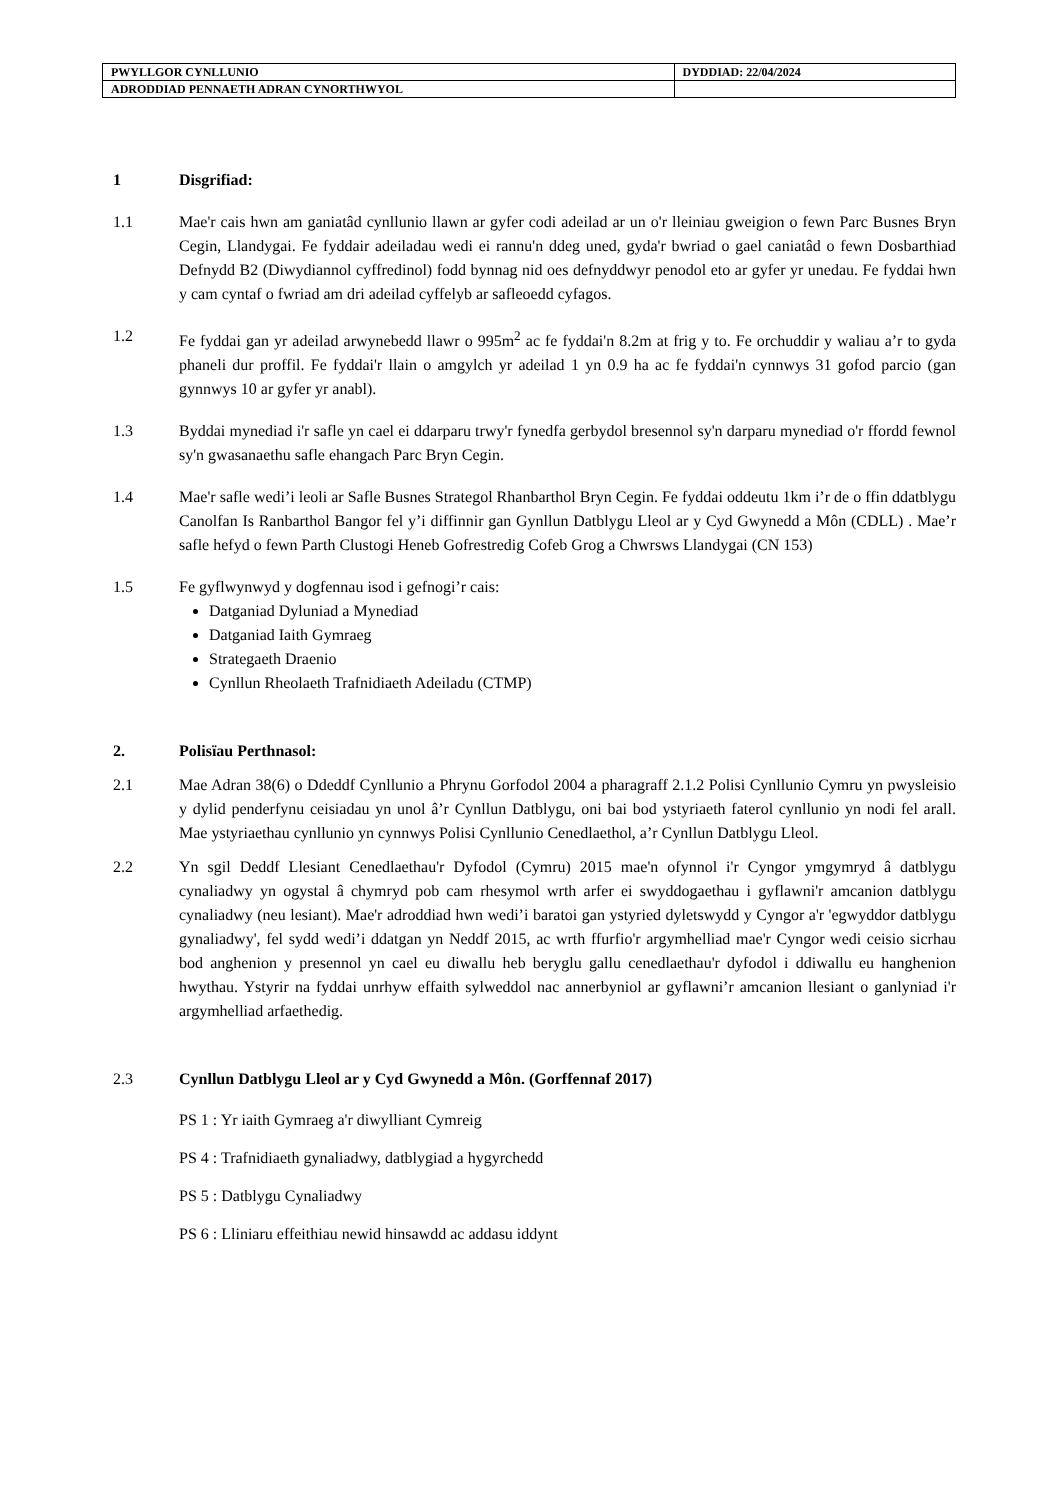| PWYLLGOR CYNLLUNIO | DYDDIAD: 22/04/2024 |
| ADRODDIAD PENNAETH ADRAN CYNORTHWYOL | |
1 Disgrifiad:
1.1 Mae'r cais hwn am ganiatâd cynllunio llawn ar gyfer codi adeilad ar un o'r lleiniau gweigion o fewn Parc Busnes Bryn Cegin, Llandygai. Fe fyddair adeiladau wedi ei rannu'n ddeg uned, gyda'r bwriad o gael caniatâd o fewn Dosbarthiad Defnydd B2 (Diwydiannol cyffredinol) fodd bynnag nid oes defnyddwyr penodol eto ar gyfer yr unedau. Fe fyddai hwn y cam cyntaf o fwriad am dri adeilad cyffelyb ar safleoedd cyfagos.
1.2 Fe fyddai gan yr adeilad arwynebedd llawr o 995m<sup>2</sup> ac fe fyddai'n 8.2m at frig y to. Fe orchuddir y waliau a’r to gyda phaneli dur proffil. Fe fyddai'r llain o amgylch yr adeilad 1 yn 0.9 ha ac fe fyddai'n cynnwys 31 gofod parcio (gan gynnwys 10 ar gyfer yr anabl).
1.3 Byddai mynediad i'r safle yn cael ei ddarparu trwy'r fynedfa gerbydol bresennol sy'n darparu mynediad o'r ffordd fewnol sy'n gwasanaethu safle ehangach Parc Bryn Cegin.
1.4 Mae'r safle wedi’i leoli ar Safle Busnes Strategol Rhanbarthol Bryn Cegin. Fe fyddai oddeutu 1km i’r de o ffin ddatblygu Canolfan Is Ranbarthol Bangor fel y’i diffinnir gan Gynllun Datblygu Lleol ar y Cyd Gwynedd a Môn (CDLL) . Mae’r safle hefyd o fewn Parth Clustogi Heneb Gofrestredig Cofeb Grog a Chwrsws Llandygai (CN 153)
1.5 Fe gyflwynwyd y dogfennau isod i gefnogi’r cais:
Datganiad Dyluniad a Mynediad
Datganiad Iaith Gymraeg
Strategaeth Draenio
Cynllun Rheolaeth Trafnidiaeth Adeiladu (CTMP)
2. Polisïau Perthnasol:
2.1 Mae Adran 38(6) o Ddeddf Cynllunio a Phrynu Gorfodol 2004 a pharagraff 2.1.2 Polisi Cynllunio Cymru yn pwysleisio y dylid penderfynu ceisiadau yn unol â’r Cynllun Datblygu, oni bai bod ystyriaeth faterol cynllunio yn nodi fel arall. Mae ystyriaethau cynllunio yn cynnwys Polisi Cynllunio Cenedlaethol, a’r Cynllun Datblygu Lleol.
2.2 Yn sgil Deddf Llesiant Cenedlaethau'r Dyfodol (Cymru) 2015 mae'n ofynnol i'r Cyngor ymgymryd â datblygu cynaliadwy yn ogystal â chymryd pob cam rhesymol wrth arfer ei swyddogaethau i gyflawni'r amcanion datblygu cynaliadwy (neu lesiant). Mae'r adroddiad hwn wedi’i baratoi gan ystyried dyletswydd y Cyngor a'r 'egwyddor datblygu gynaliadwy', fel sydd wedi’i ddatgan yn Neddf 2015, ac wrth ffurfio'r argymhelliad mae'r Cyngor wedi ceisio sicrhau bod anghenion y presennol yn cael eu diwallu heb beryglu gallu cenedlaethau'r dyfodol i ddiwallu eu hanghenion hwythau. Ystyrir na fyddai unrhyw effaith sylweddol nac annerbyniol ar gyflawni’r amcanion llesiant o ganlyniad i'r argymhelliad arfaethedig.
2.3 Cynllun Datblygu Lleol ar y Cyd Gwynedd a Môn. (Gorffennaf 2017)
PS 1 : Yr iaith Gymraeg a'r diwylliant Cymreig
PS 4 : Trafnidiaeth gynaliadwy, datblygiad a hygyrchedd
PS 5 : Datblygu Cynaliadwy
PS 6 : Lliniaru effeithiau newid hinsawdd ac addasu iddynt